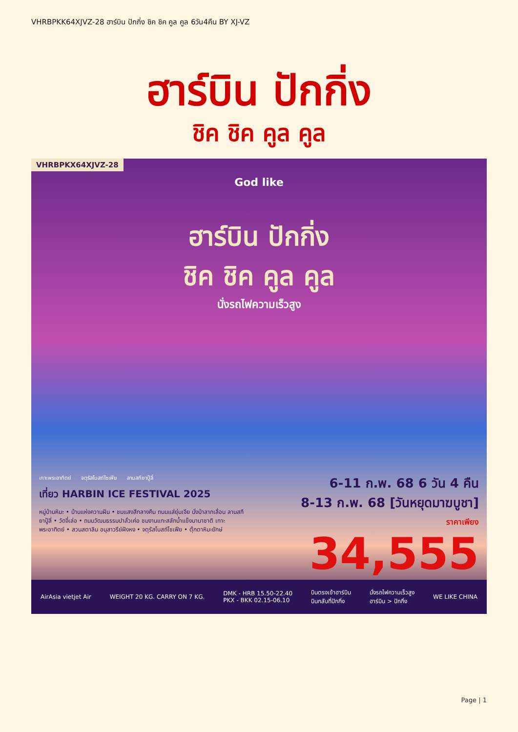VHRBPKK64XJVZ-28 ฮาร์บิน ปักกิ่ง ชิค ชิค คูล คูล 6วัน4คืน BY XJ-VZ
ฮาร์บิน ปักกิ่ง
ชิค ชิค คูล คูล
VHRBPKX64XJVZ-28
God like
ฮาร์บิน ปักกิ่ง
ชิค ชิค คูล คูล
นั่งรถไฟความเร็วสูง
เกาะพระอาทิตย์ จตุรัสโบสถ์โซเฟีย ลานสกียาปู้ลี่
เที่ยว HARBIN ICE FESTIVAL 2025
หมู่บ้านหิมะ • บ้านแห่งความฝัน • ชมแสงสีกลางคืน ถนนแส่ยุ่นเจีย นั่งม้าลากเลื่อน ลานสกียาปู้ลี่ • วัดจี๋เล่อ • ถนนวัฒนธรรมปาลั่วเค่อ ชมงานแกะสลักน้ำแข็งนานาชาติ เกาะพระอาทิตย์ • สวนสตาลิน อนุสาวรีย์ฝังหง • จตุรัสโบสถ์โซเฟีย • ตุ๊กตาหิมะยักษ์
6-11 ก.พ. 68 6 วัน 4 คืน
8-13 ก.พ. 68 [วันหยุดมาฆบูชา]
ราคาเพียง
34,555
AirAsia vietjet Air WEIGHT 20 KG. CARRY ON 7 KG. DMK - HRB 15.50-22.40
PKX - BKK 02.15-06.10 บินตรงเข้าฮาร์บิน
บินกลับที่ปักกิ่ง นั่งรถไฟความเร็วสูง
ฮาร์บิน > ปักกิ่ง WE LIKE CHINA
Page | 1